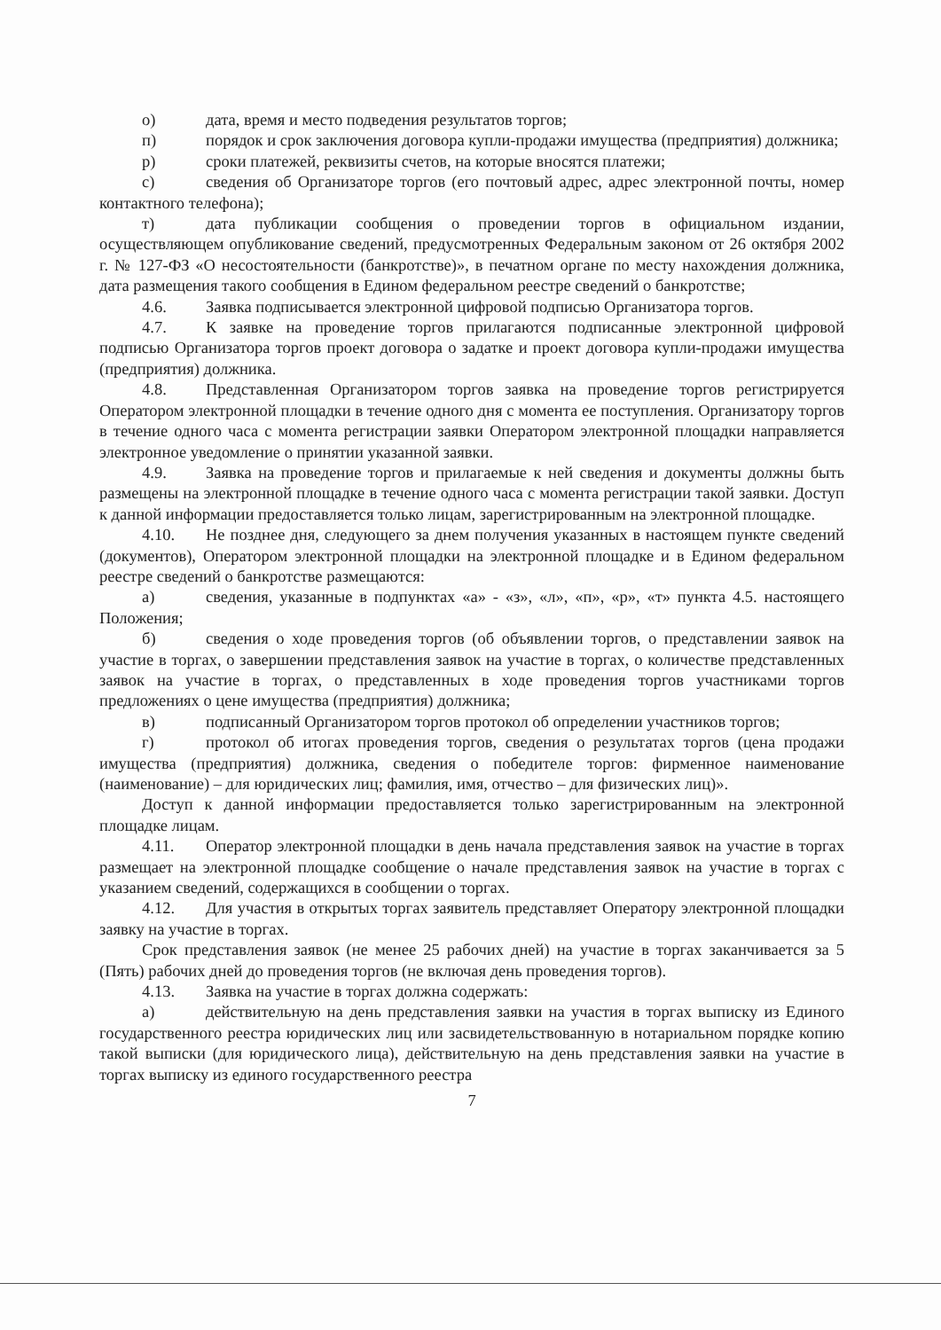о) дата, время и место подведения результатов торгов;
п) порядок и срок заключения договора купли-продажи имущества (предприятия) должника;
р) сроки платежей, реквизиты счетов, на которые вносятся платежи;
с) сведения об Организаторе торгов (его почтовый адрес, адрес электронной почты, номер контактного телефона);
т) дата публикации сообщения о проведении торгов в официальном издании, осуществляющем опубликование сведений, предусмотренных Федеральным законом от 26 октября 2002 г. № 127-ФЗ «О несостоятельности (банкротстве)», в печатном органе по месту нахождения должника, дата размещения такого сообщения в Едином федеральном реестре сведений о банкротстве;
4.6. Заявка подписывается электронной цифровой подписью Организатора торгов.
4.7. К заявке на проведение торгов прилагаются подписанные электронной цифровой подписью Организатора торгов проект договора о задатке и проект договора купли-продажи имущества (предприятия) должника.
4.8. Представленная Организатором торгов заявка на проведение торгов регистрируется Оператором электронной площадки в течение одного дня с момента ее поступления. Организатору торгов в течение одного часа с момента регистрации заявки Оператором электронной площадки направляется электронное уведомление о принятии указанной заявки.
4.9. Заявка на проведение торгов и прилагаемые к ней сведения и документы должны быть размещены на электронной площадке в течение одного часа с момента регистрации такой заявки. Доступ к данной информации предоставляется только лицам, зарегистрированным на электронной площадке.
4.10. Не позднее дня, следующего за днем получения указанных в настоящем пункте сведений (документов), Оператором электронной площадки на электронной площадке и в Едином федеральном реестре сведений о банкротстве размещаются:
а) сведения, указанные в подпунктах «а» - «з», «л», «п», «р», «т» пункта 4.5. настоящего Положения;
б) сведения о ходе проведения торгов (об объявлении торгов, о представлении заявок на участие в торгах, о завершении представления заявок на участие в торгах, о количестве представленных заявок на участие в торгах, о представленных в ходе проведения торгов участниками торгов предложениях о цене имущества (предприятия) должника;
в) подписанный Организатором торгов протокол об определении участников торгов;
г) протокол об итогах проведения торгов, сведения о результатах торгов (цена продажи имущества (предприятия) должника, сведения о победителе торгов: фирменное наименование (наименование) – для юридических лиц; фамилия, имя, отчество – для физических лиц)».
Доступ к данной информации предоставляется только зарегистрированным на электронной площадке лицам.
4.11. Оператор электронной площадки в день начала представления заявок на участие в торгах размещает на электронной площадке сообщение о начале представления заявок на участие в торгах с указанием сведений, содержащихся в сообщении о торгах.
4.12. Для участия в открытых торгах заявитель представляет Оператору электронной площадки заявку на участие в торгах.
Срок представления заявок (не менее 25 рабочих дней) на участие в торгах заканчивается за 5 (Пять) рабочих дней до проведения торгов (не включая день проведения торгов).
4.13. Заявка на участие в торгах должна содержать:
а) действительную на день представления заявки на участия в торгах выписку из Единого государственного реестра юридических лиц или засвидетельствованную в нотариальном порядке копию такой выписки (для юридического лица), действительную на день представления заявки на участие в торгах выписку из единого государственного реестра
7